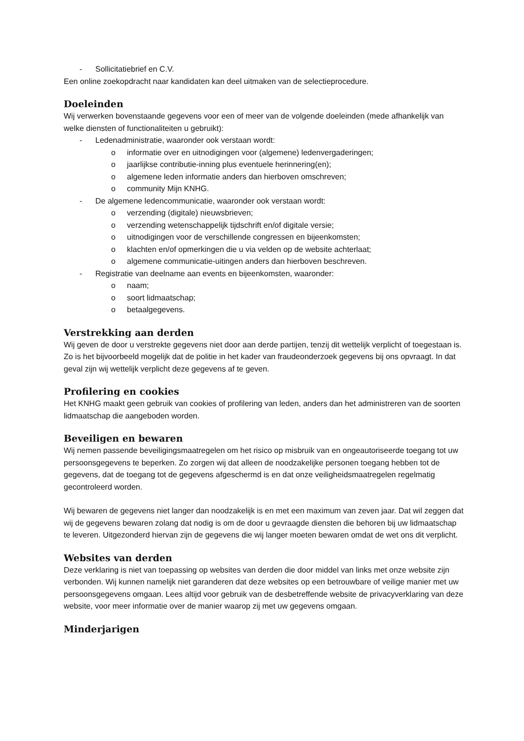- Sollicitatiebrief en C.V.
Een online zoekopdracht naar kandidaten kan deel uitmaken van de selectieprocedure.
Doeleinden
Wij verwerken bovenstaande gegevens voor een of meer van de volgende doeleinden (mede afhankelijk van welke diensten of functionaliteiten u gebruikt):
- Ledenadministratie, waaronder ook verstaan wordt:
o informatie over en uitnodigingen voor (algemene) ledenvergaderingen;
o jaarlijkse contributie-inning plus eventuele herinnering(en);
o algemene leden informatie anders dan hierboven omschreven;
o community Mijn KNHG.
- De algemene ledencommunicatie, waaronder ook verstaan wordt:
o verzending (digitale) nieuwsbrieven;
o verzending wetenschappelijk tijdschrift en/of digitale versie;
o uitnodigingen voor de verschillende congressen en bijeenkomsten;
o klachten en/of opmerkingen die u via velden op de website achterlaat;
o algemene communicatie-uitingen anders dan hierboven beschreven.
- Registratie van deelname aan events en bijeenkomsten, waaronder:
o naam;
o soort lidmaatschap;
o betaalgegevens.
Verstrekking aan derden
Wij geven de door u verstrekte gegevens niet door aan derde partijen, tenzij dit wettelijk verplicht of toegestaan is. Zo is het bijvoorbeeld mogelijk dat de politie in het kader van fraudeonderzoek gegevens bij ons opvraagt. In dat geval zijn wij wettelijk verplicht deze gegevens af te geven.
Profilering en cookies
Het KNHG maakt geen gebruik van cookies of profilering van leden, anders dan het administreren van de soorten lidmaatschap die aangeboden worden.
Beveiligen en bewaren
Wij nemen passende beveiligingsmaatregelen om het risico op misbruik van en ongeautoriseerde toegang tot uw persoonsgegevens te beperken. Zo zorgen wij dat alleen de noodzakelijke personen toegang hebben tot de gegevens, dat de toegang tot de gegevens afgeschermd is en dat onze veiligheidsmaatregelen regelmatig gecontroleerd worden.
Wij bewaren de gegevens niet langer dan noodzakelijk is en met een maximum van zeven jaar. Dat wil zeggen dat wij de gegevens bewaren zolang dat nodig is om de door u gevraagde diensten die behoren bij uw lidmaatschap te leveren. Uitgezonderd hiervan zijn de gegevens die wij langer moeten bewaren omdat de wet ons dit verplicht.
Websites van derden
Deze verklaring is niet van toepassing op websites van derden die door middel van links met onze website zijn verbonden. Wij kunnen namelijk niet garanderen dat deze websites op een betrouwbare of veilige manier met uw persoonsgegevens omgaan. Lees altijd voor gebruik van de desbetreffende website de privacyverklaring van deze website, voor meer informatie over de manier waarop zij met uw gegevens omgaan.
Minderjarigen